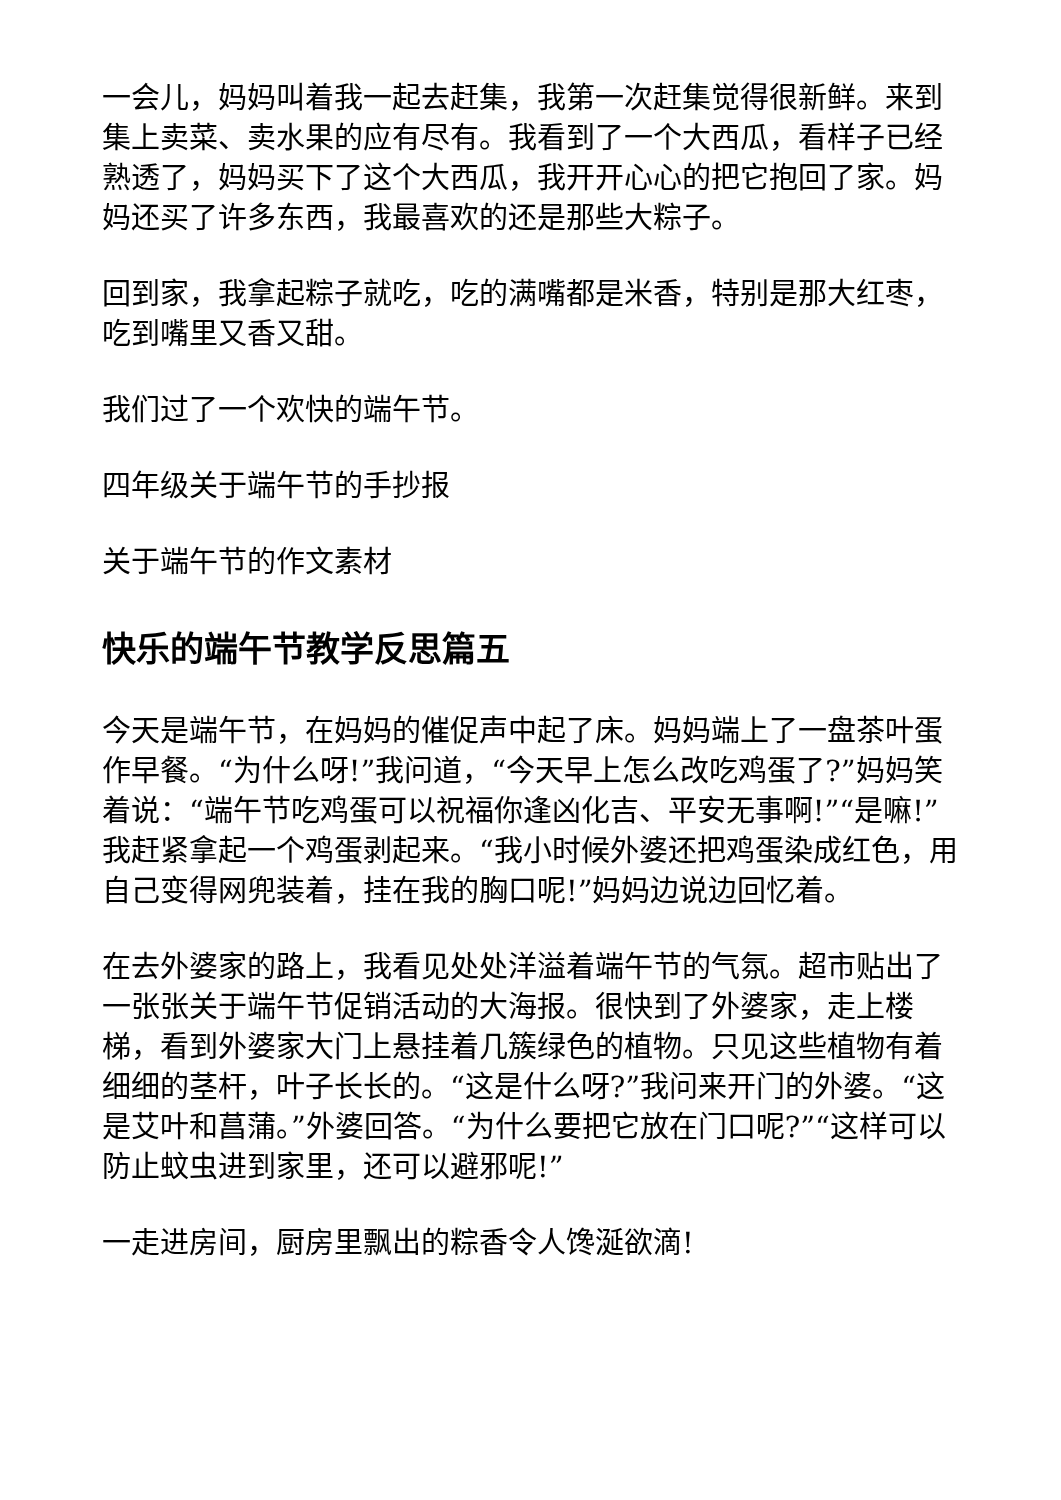一会儿，妈妈叫着我一起去赶集，我第一次赶集觉得很新鲜。来到集上卖菜、卖水果的应有尽有。我看到了一个大西瓜，看样子已经熟透了，妈妈买下了这个大西瓜，我开开心心的把它抱回了家。妈妈还买了许多东西，我最喜欢的还是那些大粽子。
回到家，我拿起粽子就吃，吃的满嘴都是米香，特别是那大红枣，吃到嘴里又香又甜。
我们过了一个欢快的端午节。
四年级关于端午节的手抄报
关于端午节的作文素材
快乐的端午节教学反思篇五
今天是端午节，在妈妈的催促声中起了床。妈妈端上了一盘茶叶蛋作早餐。“为什么呀!”我问道，“今天早上怎么改吃鸡蛋了?”妈妈笑着说：“端午节吃鸡蛋可以祝福你逢凶化吉、平安无事啊!”“是嘛!”我赶紧拿起一个鸡蛋剥起来。“我小时候外婆还把鸡蛋染成红色，用自己变得网兜装着，挂在我的胸口呢!”妈妈边说边回忆着。
在去外婆家的路上，我看见处处洋溢着端午节的气氛。超市贴出了一张张关于端午节促销活动的大海报。很快到了外婆家，走上楼梯，看到外婆家大门上悬挂着几簇绿色的植物。只见这些植物有着细细的茎杆，叶子长长的。“这是什么呀?”我问来开门的外婆。“这是艾叶和菖蒲。”外婆回答。“为什么要把它放在门口呢?”“这样可以防止蚊虫进到家里，还可以避邪呢!”
一走进房间，厨房里飘出的粽香令人馋涎欲滴!